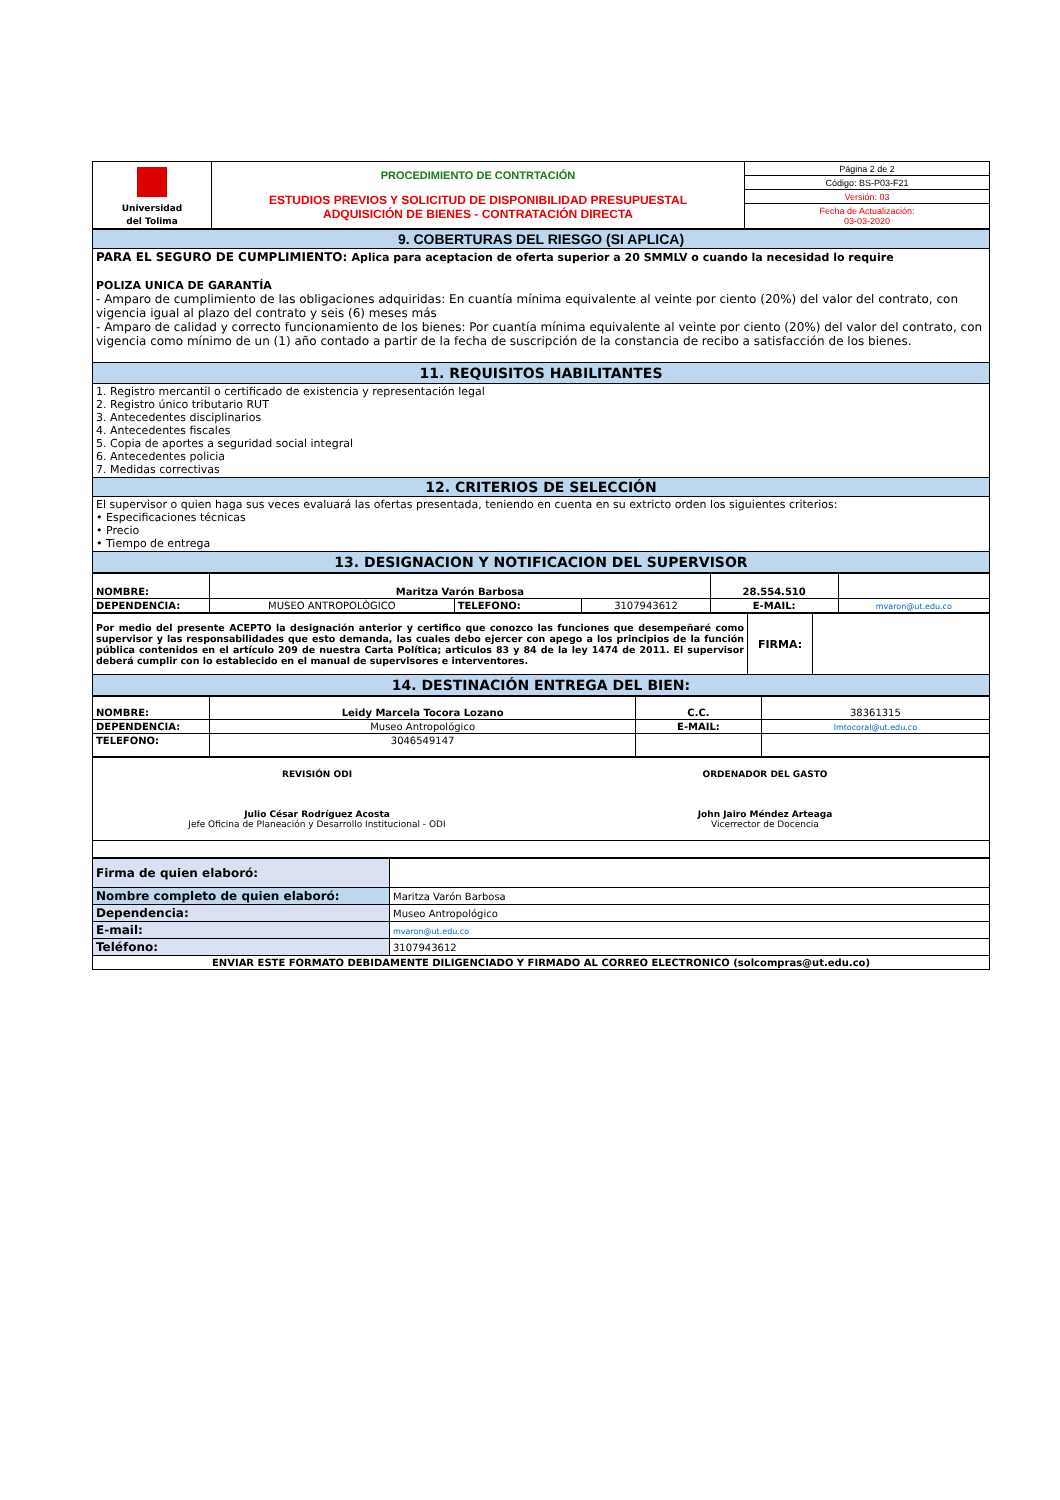| Universidad del Tolima | PROCEDIMIENTO DE CONTRTACIÓN ESTUDIOS PREVIOS Y SOLICITUD DE DISPONIBILIDAD PRESUPUESTAL ADQUISICIÓN DE BIENES - CONTRATACIÓN DIRECTA | Página 2 de 2 |
| | | Código: BS-P03-F21 |
| | | Versión: 03 |
| | | Fecha de Actualización: 03-03-2020 |
| 9. COBERTURAS DEL RIESGO (SI APLICA) |
| PARA EL SEGURO DE CUMPLIMIENTO: Aplica para aceptacion de oferta superior a 20 SMMLV o cuando la necesidad lo require POLIZA UNICA DE GARANTÍA - Amparo de cumplimiento de las obligaciones adquiridas: En cuantía mínima equivalente al veinte por ciento (20%) del valor del contrato, con vigencia igual al plazo del contrato y seis (6) meses más - Amparo de calidad y correcto funcionamiento de los bienes: Por cuantía mínima equivalente al veinte por ciento (20%) del valor del contrato, con vigencia como mínimo de un (1) año contado a partir de la fecha de suscripción de la constancia de recibo a satisfacción de los bienes. |
| 11. REQUISITOS HABILITANTES |
| 1. Registro mercantil o certificado de existencia y representación legal 2. Registro único tributario RUT 3. Antecedentes disciplinarios 4. Antecedentes fiscales 5. Copia de aportes a seguridad social integral 6. Antecedentes policia 7. Medidas correctivas |
| 12. CRITERIOS DE SELECCIÓN |
| El supervisor o quien haga sus veces evaluará las ofertas presentada, teniendo en cuenta en su extricto orden los siguientes criterios: • Especificaciones técnicas • Precio • Tiempo de entrega |
| 13. DESIGNACION Y NOTIFICACION DEL SUPERVISOR |
| NOMBRE: | Maritza Varón Barbosa | | | 28.554.510 | |
| DEPENDENCIA: | MUSEO ANTROPOLÒGICO | TELEFONO: | 3107943612 | E-MAIL: | mvaron@ut.edu.co |
| Por medio del presente ACEPTO la designación anterior y certifico que conozco las funciones que desempeñaré como supervisor y las responsabilidades que esto demanda, las cuales debo ejercer con apego a los principios de la función pública contenidos en el artículo 209 de nuestra Carta Política; articulos 83 y 84 de la ley 1474 de 2011. El supervisor deberá cumplir con lo establecido en el manual de supervisores e interventores. | FIRMA: | |
| 14. DESTINACIÓN ENTREGA DEL BIEN: | | |
| NOMBRE: | Leidy Marcela Tocora Lozano | C.C. | 38361315 |
| DEPENDENCIA: | Museo Antropológico | E-MAIL: | lmtocoral@ut.edu.co |
| TELEFONO: | 3046549147 | | |
| REVISIÓN ODI Julio César Rodríguez Acosta Jefe Oficina de Planeación y Desarrollo Institucional - ODI | ORDENADOR DEL GASTO John Jairo Méndez Arteaga Vicerrector de Docencia |
| Firma de quien elaboró: | |
| Nombre completo de quien elaboró: | Maritza Varón Barbosa |
| Dependencia: | Museo Antropológico |
| E-mail: | mvaron@ut.edu.co |
| Teléfono: | 3107943612 |
| ENVIAR ESTE FORMATO DEBIDAMENTE DILIGENCIADO Y FIRMADO AL CORREO ELECTRONICO (solcompras@ut.edu.co) | |